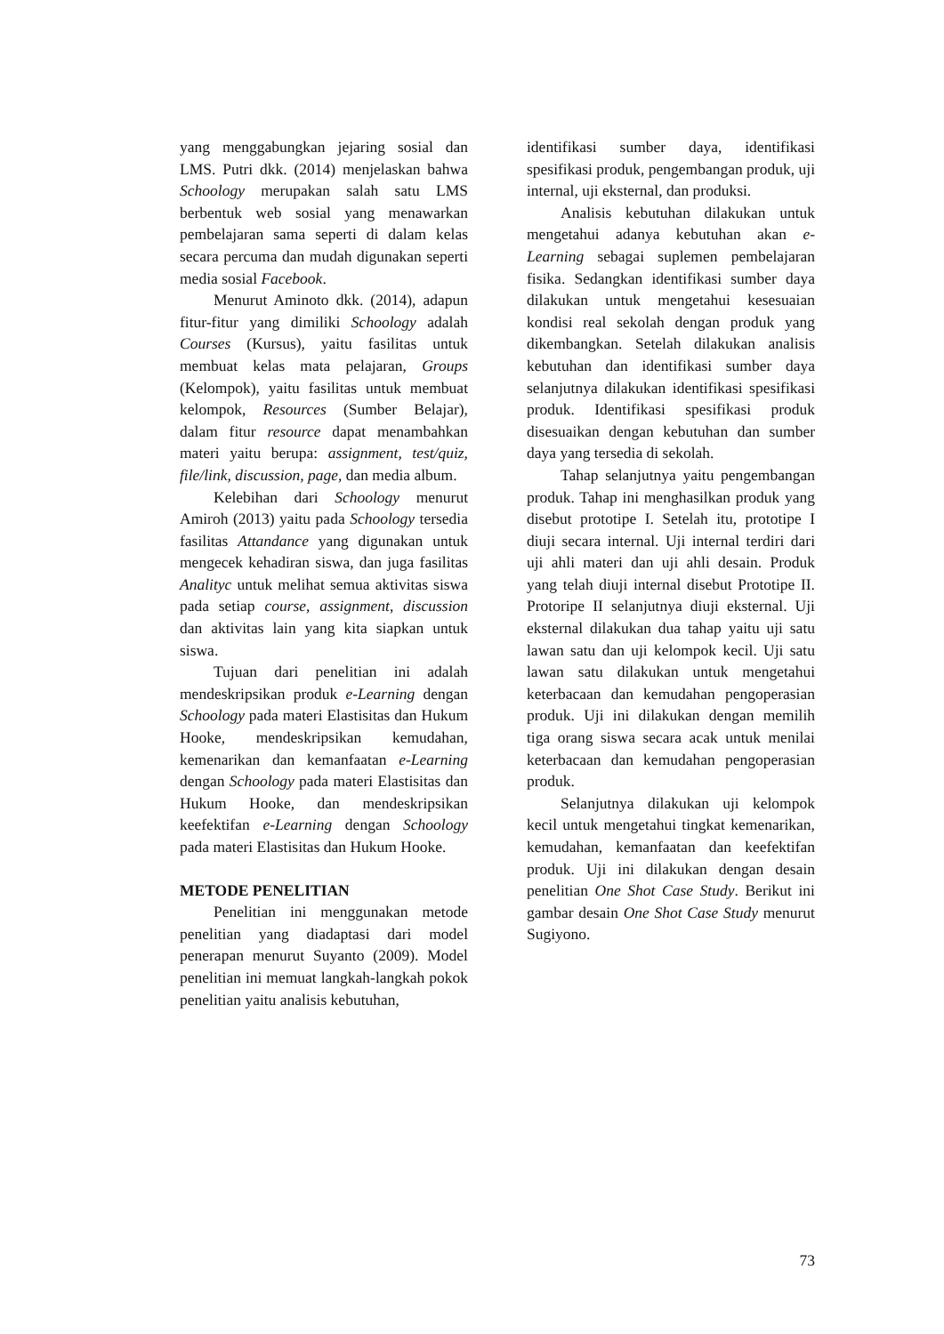yang menggabungkan jejaring sosial dan LMS. Putri dkk. (2014) menjelaskan bahwa Schoology merupakan salah satu LMS berbentuk web sosial yang menawarkan pembelajaran sama seperti di dalam kelas secara percuma dan mudah digunakan seperti media sosial Facebook.
Menurut Aminoto dkk. (2014), adapun fitur-fitur yang dimiliki Schoology adalah Courses (Kursus), yaitu fasilitas untuk membuat kelas mata pelajaran, Groups (Kelompok), yaitu fasilitas untuk membuat kelompok, Resources (Sumber Belajar), dalam fitur resource dapat menambahkan materi yaitu berupa: assignment, test/quiz, file/link, discussion, page, dan media album.
Kelebihan dari Schoology menurut Amiroh (2013) yaitu pada Schoology tersedia fasilitas Attandance yang digunakan untuk mengecek kehadiran siswa, dan juga fasilitas Analityc untuk melihat semua aktivitas siswa pada setiap course, assignment, discussion dan aktivitas lain yang kita siapkan untuk siswa.
Tujuan dari penelitian ini adalah mendeskripsikan produk e-Learning dengan Schoology pada materi Elastisitas dan Hukum Hooke, mendeskripsikan kemudahan, kemenarikan dan kemanfaatan e-Learning dengan Schoology pada materi Elastisitas dan Hukum Hooke, dan mendeskripsikan keefektifan e-Learning dengan Schoology pada materi Elastisitas dan Hukum Hooke.
METODE PENELITIAN
Penelitian ini menggunakan metode penelitian yang diadaptasi dari model penerapan menurut Suyanto (2009). Model penelitian ini memuat langkah-langkah pokok penelitian yaitu analisis kebutuhan,
identifikasi sumber daya, identifikasi spesifikasi produk, pengembangan produk, uji internal, uji eksternal, dan produksi.
Analisis kebutuhan dilakukan untuk mengetahui adanya kebutuhan akan e-Learning sebagai suplemen pembelajaran fisika. Sedangkan identifikasi sumber daya dilakukan untuk mengetahui kesesuaian kondisi real sekolah dengan produk yang dikembangkan. Setelah dilakukan analisis kebutuhan dan identifikasi sumber daya selanjutnya dilakukan identifikasi spesifikasi produk. Identifikasi spesifikasi produk disesuaikan dengan kebutuhan dan sumber daya yang tersedia di sekolah.
Tahap selanjutnya yaitu pengembangan produk. Tahap ini menghasilkan produk yang disebut prototipe I. Setelah itu, prototipe I diuji secara internal. Uji internal terdiri dari uji ahli materi dan uji ahli desain. Produk yang telah diuji internal disebut Prototipe II. Protoripe II selanjutnya diuji eksternal. Uji eksternal dilakukan dua tahap yaitu uji satu lawan satu dan uji kelompok kecil. Uji satu lawan satu dilakukan untuk mengetahui keterbacaan dan kemudahan pengoperasian produk. Uji ini dilakukan dengan memilih tiga orang siswa secara acak untuk menilai keterbacaan dan kemudahan pengoperasian produk.
Selanjutnya dilakukan uji kelompok kecil untuk mengetahui tingkat kemenarikan, kemudahan, kemanfaatan dan keefektifan produk. Uji ini dilakukan dengan desain penelitian One Shot Case Study. Berikut ini gambar desain One Shot Case Study menurut Sugiyono.
73